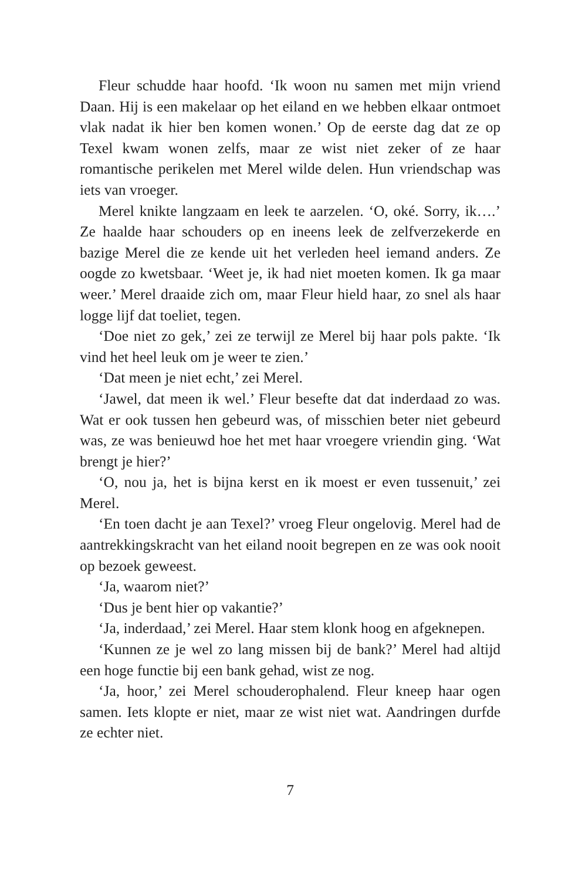Fleur schudde haar hoofd. ‘Ik woon nu samen met mijn vriend Daan. Hij is een makelaar op het eiland en we hebben elkaar ontmoet vlak nadat ik hier ben komen wonen.’ Op de eerste dag dat ze op Texel kwam wonen zelfs, maar ze wist niet zeker of ze haar romantische perikelen met Merel wilde delen. Hun vriendschap was iets van vroeger.
Merel knikte langzaam en leek te aarzelen. ‘O, oké. Sorry, ik….’ Ze haalde haar schouders op en ineens leek de zelfverzekerde en bazige Merel die ze kende uit het verleden heel iemand anders. Ze oogde zo kwetsbaar. ‘Weet je, ik had niet moeten komen. Ik ga maar weer.’ Merel draaide zich om, maar Fleur hield haar, zo snel als haar logge lijf dat toeliet, tegen.
‘Doe niet zo gek,’ zei ze terwijl ze Merel bij haar pols pakte. ‘Ik vind het heel leuk om je weer te zien.’
‘Dat meen je niet echt,’ zei Merel.
‘Jawel, dat meen ik wel.’ Fleur besefte dat dat inderdaad zo was. Wat er ook tussen hen gebeurd was, of misschien beter niet gebeurd was, ze was benieuwd hoe het met haar vroegere vriendin ging. ‘Wat brengt je hier?’
‘O, nou ja, het is bijna kerst en ik moest er even tussenuit,’ zei Merel.
‘En toen dacht je aan Texel?’ vroeg Fleur ongelovig. Merel had de aantrekkingskracht van het eiland nooit begrepen en ze was ook nooit op bezoek geweest.
‘Ja, waarom niet?’
‘Dus je bent hier op vakantie?’
‘Ja, inderdaad,’ zei Merel. Haar stem klonk hoog en afgeknepen.
‘Kunnen ze je wel zo lang missen bij de bank?’ Merel had altijd een hoge functie bij een bank gehad, wist ze nog.
‘Ja, hoor,’ zei Merel schouderophalend. Fleur kneep haar ogen samen. Iets klopte er niet, maar ze wist niet wat. Aandringen durfde ze echter niet.
7